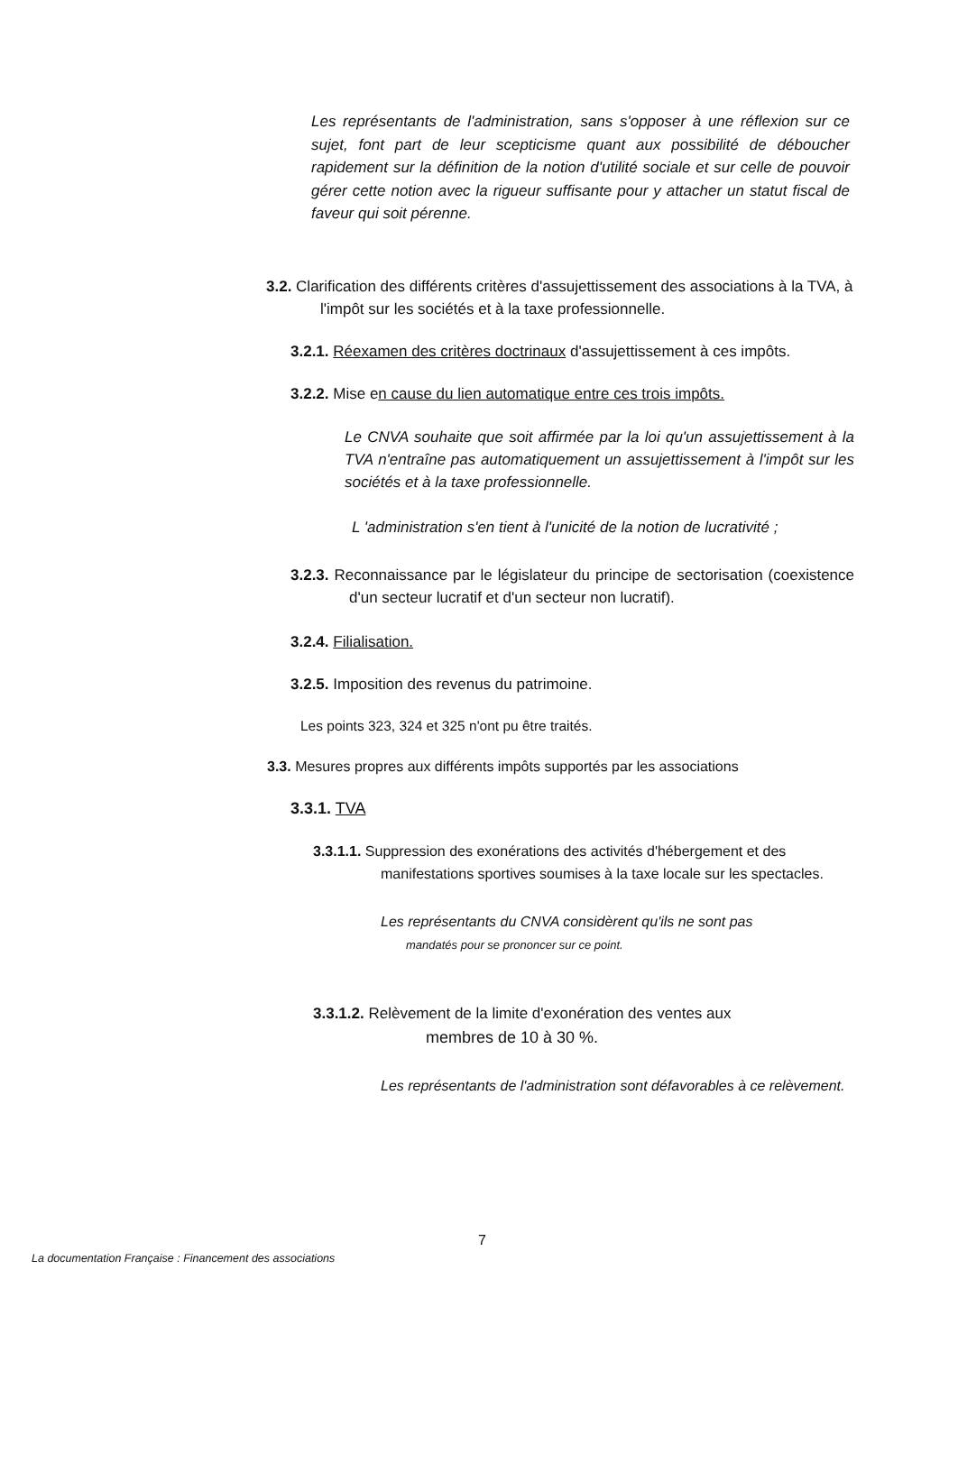Les représentants de l'administration, sans s'opposer à une réflexion sur ce sujet, font part de leur scepticisme quant aux possibilité de déboucher rapidement sur la définition de la notion d'utilité sociale et sur celle de pouvoir gérer cette notion avec la rigueur suffisante pour y attacher un statut fiscal de faveur qui soit pérenne.
3.2. Clarification des différents critères d'assujettissement des associations à la TVA, à l'impôt sur les sociétés et à la taxe professionnelle.
3.2.1. Réexamen des critères doctrinaux d'assujettissement à ces impôts.
3.2.2. Mise en cause du lien automatique entre ces trois impôts.
Le CNVA souhaite que soit affirmée par la loi qu'un assujettissement à la TVA n'entraîne pas automatiquement un assujettissement à l'impôt sur les sociétés et à la taxe professionnelle.
L 'administration s'en tient à l'unicité de la notion de lucrativité ;
3.2.3. Reconnaissance par le législateur du principe de sectorisation (coexistence d'un secteur lucratif et d'un secteur non lucratif).
3.2.4. Filialisation.
3.2.5. Imposition des revenus du patrimoine.
Les points 323, 324 et 325 n'ont pu être traités.
3.3. Mesures propres aux différents impôts supportés par les associations
3.3.1. TVA
3.3.1.1. Suppression des exonérations des activités d'hébergement et des manifestations sportives soumises à la taxe locale sur les spectacles.
Les représentants du CNVA considèrent qu'ils ne sont pas
mandatés pour se prononcer sur ce point.
3.3.1.2. Relèvement de la limite d'exonération des ventes aux
membres de 10 à 30 %.
Les représentants de l'administration sont défavorables à ce relèvement.
7
La documentation Française : Financement des associations